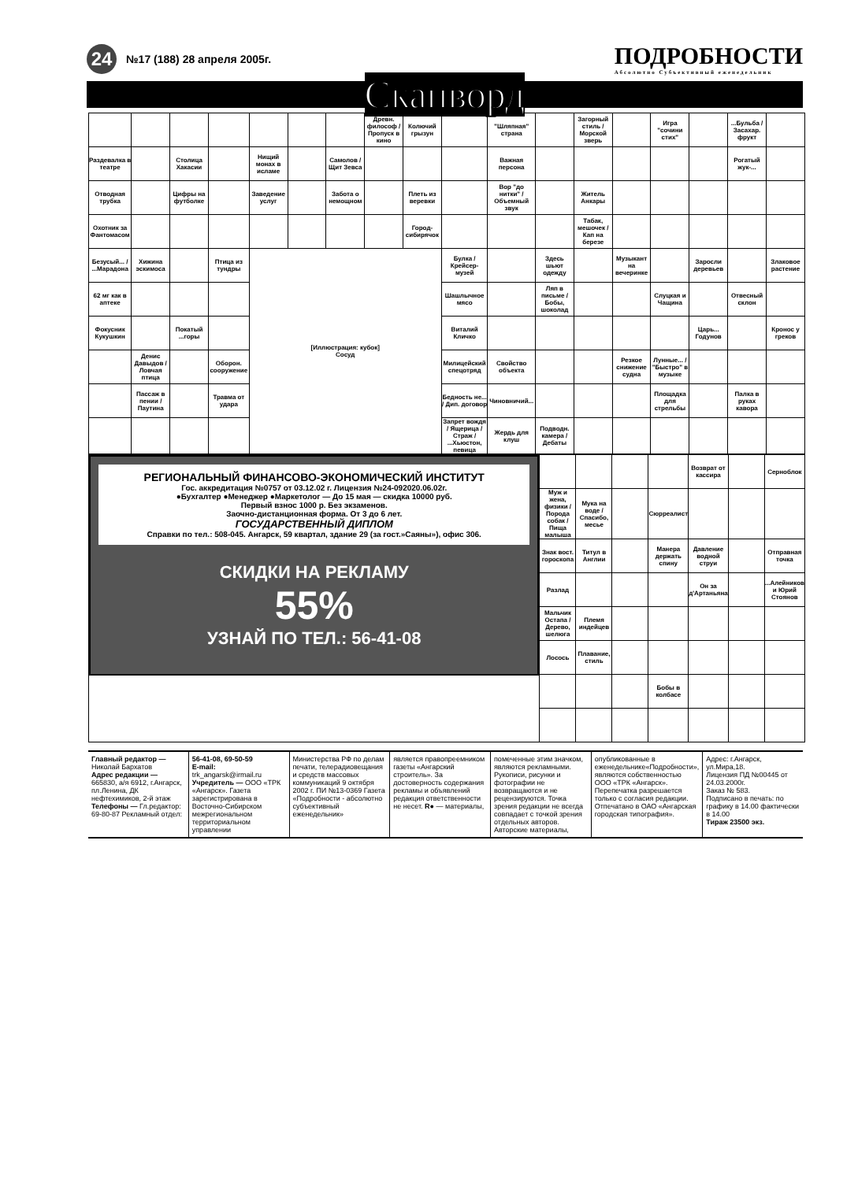24
№17 (188) 28 апреля 2005г.
ПОДРОБНОСТИ
Абсолютно Субъективный еженедельник
Сканворд
| | | | | | | | Древн. философ / Пропуск в кино | Колючий грызун | | "Шляпная" страна | | Загорный стиль / Морской зверь | | Игра "сочини стих" | | ...Бульба / Засахар. фрукт | |
| Раздевалка в театре | | Столица Хакасии | | Нищий монах в исламе | | Самолов / Щит Зевса | | | | Важная персона | | | | | | Рогатый жук-... | |
| Отводная трубка | | Цифры на футболке | | Заведение услуг | | Забота о немощном | | Плеть из веревки | | Вор "до нитки" / Объемный звук | | Житель Анкары | | | | | |
| Охотник за Фантомасом | | | | | | | | Город-сибирячок | | | | Табак, мешочек / Кап на березе | | | | | |
| Безусый... / ...Марадона | Хижина эскимоса | | Птица из тундры | [Иллюстрация: кубок] Сосуд | | | | | Булка / Крейсер-музей | | Здесь шьют одежду | | Музыкант на вечеринке | | Заросли деревьев | | Злаковое растение |
| 62 мг как в аптеке | | | | | | | | | Шашлычное мясо | | Ляп в письме / Бобы, шоколад | | | Слуцкая и Чащина | | Отвесный склон | |
| Фокусник Кукушкин | | Покатый ...горы | | | | | | | Виталий Кличко | | | | | | Царь... Годунов | | Кронос у греков |
| | Денис Давыдов / Ловчая птица | | Оборон. сооружение | | | | | | Милицейский спецотряд | Свойство объекта | | | Резкое снижение судна | Лунные... / "Быстро" в музыке | | | |
| | Пассаж в пении / Паутина | | Травма от удара | | | | | | Бедность не... / Дип. договор | Чиновничий... | | | | Площадка для стрельбы | | Палка в руках кавора | |
| | | | | | | | | | Запрет вождя / Ящерица / Страж / ...Хьюстон, певица | Жердь для клуш | Подводн. камера / Дебаты | | | | | | |
| РЕГИОНАЛЬНЫЙ ФИНАНСОВО-ЭКОНОМИЧЕСКИЙ ИНСТИТУТ Гос. аккредитация №0757 от 03.12.02 г. Лицензия №24-092020.06.02г. ●Бухгалтер ●Менеджер ●Маркетолог — До 15 мая — скидка 10000 руб. Первый взнос 1000 р. Без экзаменов. Заочно-дистанционная форма. От 3 до 6 лет. ГОСУДАРСТВЕННЫЙ ДИПЛОМ Справки по тел.: 508-045. Ангарск, 59 квартал, здание 29 (за гост.»Саяны»), офис 306. СКИДКИ НА РЕКЛАМУ 55% УЗНАЙ ПО ТЕЛ.: 56-41-08 | | | | | Возврат от кассира | | Серноблок |
| | Муж и жена, физики / Порода собак / Пища малыша | Мука на воде / Спасибо, месье | | Сюрреалист | | | |
| | Знак вост. гороскопа | Титул в Англии | | Манера держать спину | Давление водной струи | | Отправная точка |
| | Разлад | | | | Он за д'Артаньяна | | ...Алейников и Юрий Стоянов |
| | Мальчик Остапа / Дерево, шелюга | Племя индейцев | | | | | |
| | Лосось | Плавание, стиль | | | | | |
| | | | | Бобы в колбасе | | | |
Главный редактор — Николай Бархатов
Адрес редакции — 665830, а/я 6912, г.Ангарск, пл.Ленина, ДК нефтехимиков, 2-й этаж
Телефоны — Гл.редактор: 69-80-87 Рекламный отдел:
56-41-08, 69-50-59
E-mail: trk_angarsk@irmail.ru
Учредитель — ООО «ТРК «Ангарск». Газета зарегистрирована в Восточно-Сибирском межрегиональном территориальном управлении
Министерства РФ по делам печати, телерадиовещания и средств массовых коммуникаций 9 октября 2002 г. ПИ №13-0369 Газета «Подробности - абсолютно субъективный еженедельник»
является правопреемником газеты «Ангарский строитель». За достоверность содержания рекламы и объявлений редакция ответственности не несет. R● — материалы,
помеченные этим значком, являются рекламными. Рукописи, рисунки и фотографии не возвращаются и не рецензируются. Точка зрения редакции не всегда совпадает с точкой зрения отдельных авторов. Авторские материалы,
опубликованные в еженедельнике«Подробности», являются собственностью ООО «ТРК «Ангарск». Перепечатка разрешается только с согласия редакции. Отпечатано в ОАО «Ангарская городская типография».
Адрес: г.Ангарск, ул.Мира,18.
Лицензия ПД №00445 от 24.03.2000г.
Заказ № 583.
Подписано в печать: по графику в 14.00 фактически в 14.00
Тираж 23500 экз.